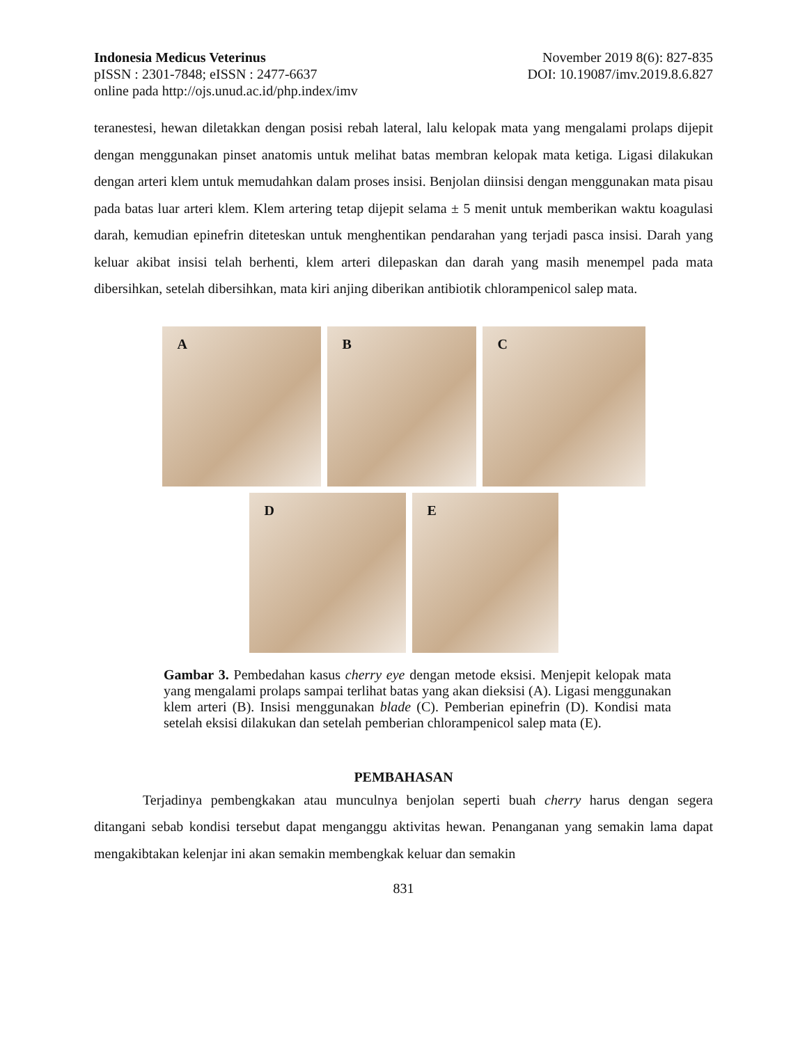Indonesia Medicus Veterinus November 2019 8(6): 827-835
pISSN : 2301-7848; eISSN : 2477-6637 DOI: 10.19087/imv.2019.8.6.827
online pada http://ojs.unud.ac.id/php.index/imv
teranestesi, hewan diletakkan dengan posisi rebah lateral, lalu kelopak mata yang mengalami prolaps dijepit dengan menggunakan pinset anatomis untuk melihat batas membran kelopak mata ketiga. Ligasi dilakukan dengan arteri klem untuk memudahkan dalam proses insisi. Benjolan diinsisi dengan menggunakan mata pisau pada batas luar arteri klem. Klem artering tetap dijepit selama ± 5 menit untuk memberikan waktu koagulasi darah, kemudian epinefrin diteteskan untuk menghentikan pendarahan yang terjadi pasca insisi. Darah yang keluar akibat insisi telah berhenti, klem arteri dilepaskan dan darah yang masih menempel pada mata dibersihkan, setelah dibersihkan, mata kiri anjing diberikan antibiotik chlorampenicol salep mata.
A
B
C
D
E
Gambar 3. Pembedahan kasus cherry eye dengan metode eksisi. Menjepit kelopak mata yang mengalami prolaps sampai terlihat batas yang akan dieksisi (A). Ligasi menggunakan klem arteri (B). Insisi menggunakan blade (C). Pemberian epinefrin (D). Kondisi mata setelah eksisi dilakukan dan setelah pemberian chlorampenicol salep mata (E).
PEMBAHASAN
Terjadinya pembengkakan atau munculnya benjolan seperti buah cherry harus dengan segera ditangani sebab kondisi tersebut dapat menganggu aktivitas hewan. Penanganan yang semakin lama dapat mengakibtakan kelenjar ini akan semakin membengkak keluar dan semakin
831